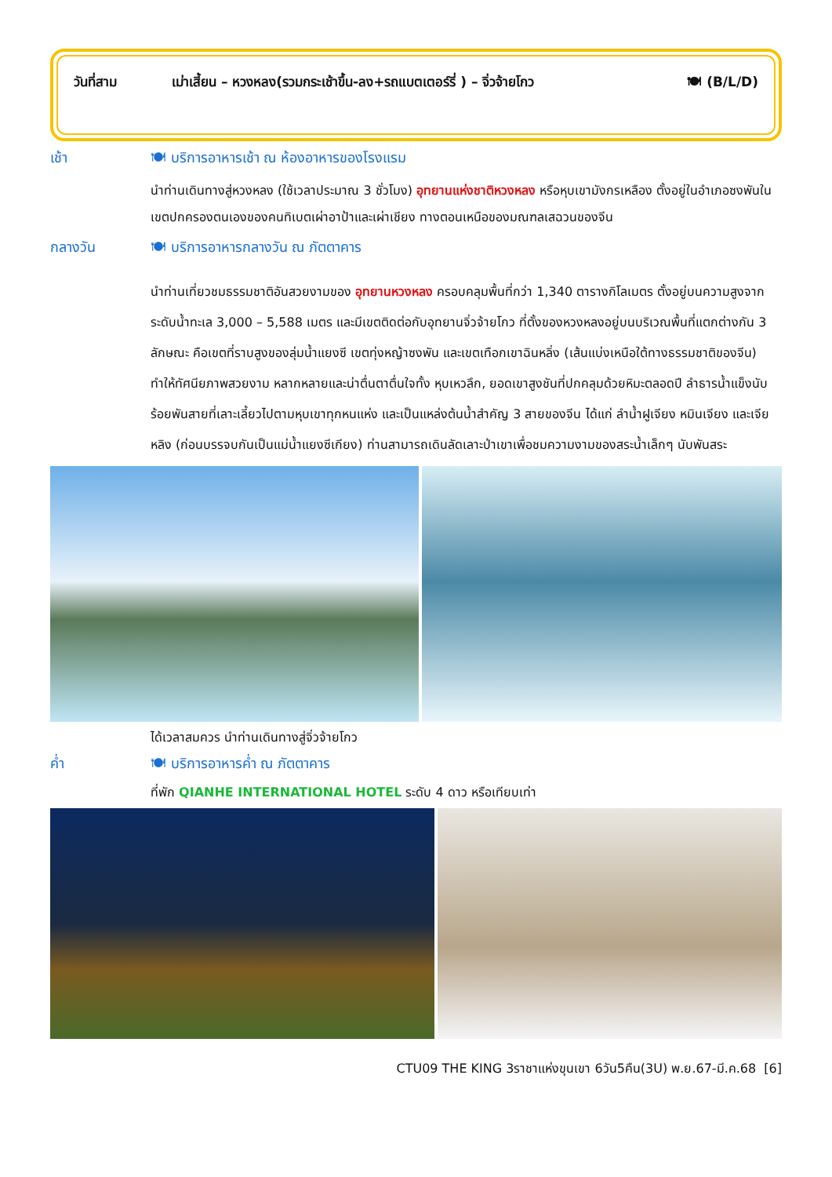วันที่สาม เม่าเสี้ยน – หวงหลง(รวมกระเช้าขึ้น-ลง+รถแบตเตอร์รี่ ) – จิ่วจ้ายโกว 🍽 (B/L/D)
เช้า 🍽 บริการอาหารเช้า ณ ห้องอาหารของโรงแรม
นำท่านเดินทางสู่หวงหลง (ใช้เวลาประมาณ 3 ชั่วโมง) อุทยานแห่งชาติหวงหลง หรือหุบเขามังกรเหลือง ตั้งอยู่ในอำเภอซงพันในเขตปกครองตนเองของคนทิเบตเผ่าอาป้าและเผ่าเชียง ทางตอนเหนือของมณฑลเสฉวนของจีน
กลางวัน 🍽 บริการอาหารกลางวัน ณ ภัตตาคาร
นำท่านเที่ยวชมธรรมชาติอันสวยงามของ อุทยานหวงหลง ครอบคลุมพื้นที่กว่า 1,340 ตารางกิโลเมตร ตั้งอยู่บนความสูงจากระดับน้ำทะเล 3,000 – 5,588 เมตร และมีเขตติดต่อกับอุทยานจิ่วจ้ายโกว ที่ตั้งของหวงหลงอยู่บนบริเวณพื้นที่แตกต่างกัน 3 ลักษณะ คือเขตที่ราบสูงของลุ่มน้ำแยงซี เขตทุ่งหญ้าซงพัน และเขตเทือกเขาฉินหลิ่ง (เส้นแบ่งเหนือใต้ทางธรรมชาติของจีน) ทำให้ทัศนียภาพสวยงาม หลากหลายและน่าตื่นตาตื่นใจทั้ง หุบเหวลึก, ยอดเขาสูงชันที่ปกคลุมด้วยหิมะตลอดปี ลำธารน้ำแข็งนับร้อยพันสายที่เลาะเลี้ยวไปตามหุบเขาทุกหนแห่ง และเป็นแหล่งต้นน้ำสำคัญ 3 สายของจีน ได้แก่ ลำน้ำฝูเจียง หมินเจียง และเจียหลิง (ก่อนบรรจบกันเป็นแม่น้ำแยงซีเกียง) ท่านสามารถเดินลัดเลาะป่าเขาเพื่อชมความงามของสระน้ำเล็กๆ นับพันสระ
ได้เวลาสมควร นำท่านเดินทางสู่จิ่วจ้ายโกว
ค่ำ 🍽 บริการอาหารค่ำ ณ ภัตตาคาร
ที่พัก QIANHE INTERNATIONAL HOTEL ระดับ 4 ดาว หรือเทียบเท่า
CTU09 THE KING 3ราชาแห่งขุนเขา 6วัน5คืน(3U) พ.ย.67-มี.ค.68 [6]